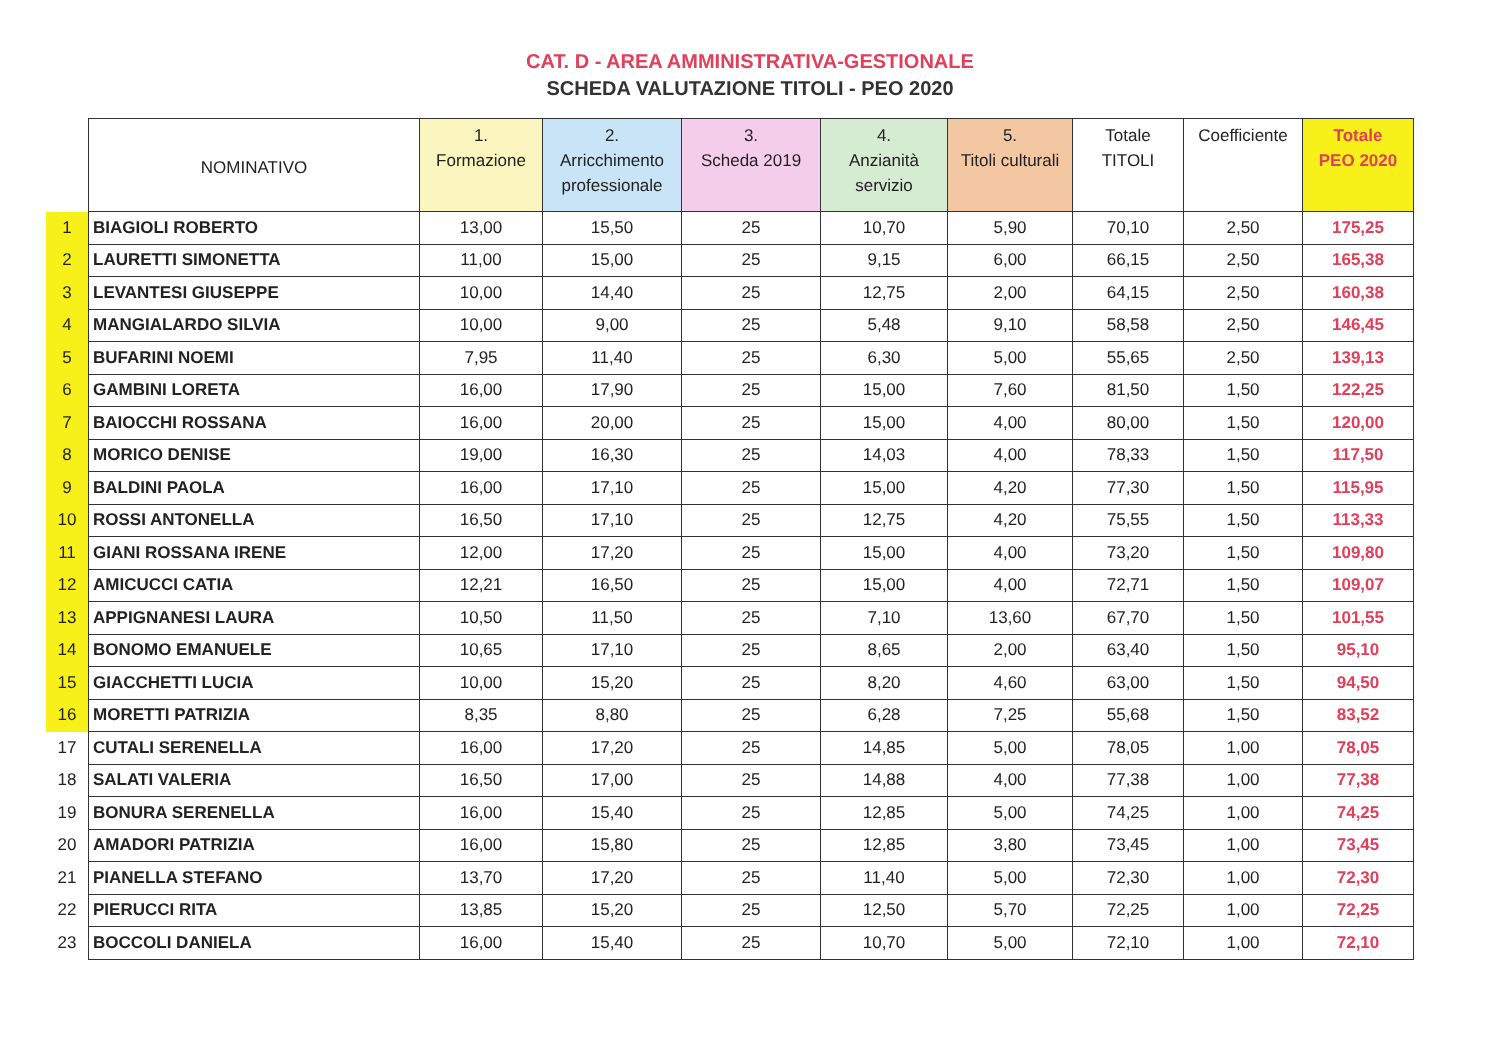CAT. D - AREA AMMINISTRATIVA-GESTIONALE
SCHEDA VALUTAZIONE TITOLI - PEO 2020
| | NOMINATIVO | 1. Formazione | 2. Arricchimento professionale | 3. Scheda 2019 | 4. Anzianità servizio | 5. Titoli culturali | Totale TITOLI | Coefficiente | Totale PEO 2020 |
| --- | --- | --- | --- | --- | --- | --- | --- | --- | --- |
| 1 | BIAGIOLI ROBERTO | 13,00 | 15,50 | 25 | 10,70 | 5,90 | 70,10 | 2,50 | 175,25 |
| 2 | LAURETTI SIMONETTA | 11,00 | 15,00 | 25 | 9,15 | 6,00 | 66,15 | 2,50 | 165,38 |
| 3 | LEVANTESI GIUSEPPE | 10,00 | 14,40 | 25 | 12,75 | 2,00 | 64,15 | 2,50 | 160,38 |
| 4 | MANGIALARDO SILVIA | 10,00 | 9,00 | 25 | 5,48 | 9,10 | 58,58 | 2,50 | 146,45 |
| 5 | BUFARINI NOEMI | 7,95 | 11,40 | 25 | 6,30 | 5,00 | 55,65 | 2,50 | 139,13 |
| 6 | GAMBINI LORETA | 16,00 | 17,90 | 25 | 15,00 | 7,60 | 81,50 | 1,50 | 122,25 |
| 7 | BAIOCCHI ROSSANA | 16,00 | 20,00 | 25 | 15,00 | 4,00 | 80,00 | 1,50 | 120,00 |
| 8 | MORICO DENISE | 19,00 | 16,30 | 25 | 14,03 | 4,00 | 78,33 | 1,50 | 117,50 |
| 9 | BALDINI PAOLA | 16,00 | 17,10 | 25 | 15,00 | 4,20 | 77,30 | 1,50 | 115,95 |
| 10 | ROSSI ANTONELLA | 16,50 | 17,10 | 25 | 12,75 | 4,20 | 75,55 | 1,50 | 113,33 |
| 11 | GIANI ROSSANA IRENE | 12,00 | 17,20 | 25 | 15,00 | 4,00 | 73,20 | 1,50 | 109,80 |
| 12 | AMICUCCI CATIA | 12,21 | 16,50 | 25 | 15,00 | 4,00 | 72,71 | 1,50 | 109,07 |
| 13 | APPIGNANESI LAURA | 10,50 | 11,50 | 25 | 7,10 | 13,60 | 67,70 | 1,50 | 101,55 |
| 14 | BONOMO EMANUELE | 10,65 | 17,10 | 25 | 8,65 | 2,00 | 63,40 | 1,50 | 95,10 |
| 15 | GIACCHETTI LUCIA | 10,00 | 15,20 | 25 | 8,20 | 4,60 | 63,00 | 1,50 | 94,50 |
| 16 | MORETTI PATRIZIA | 8,35 | 8,80 | 25 | 6,28 | 7,25 | 55,68 | 1,50 | 83,52 |
| 17 | CUTALI SERENELLA | 16,00 | 17,20 | 25 | 14,85 | 5,00 | 78,05 | 1,00 | 78,05 |
| 18 | SALATI VALERIA | 16,50 | 17,00 | 25 | 14,88 | 4,00 | 77,38 | 1,00 | 77,38 |
| 19 | BONURA SERENELLA | 16,00 | 15,40 | 25 | 12,85 | 5,00 | 74,25 | 1,00 | 74,25 |
| 20 | AMADORI PATRIZIA | 16,00 | 15,80 | 25 | 12,85 | 3,80 | 73,45 | 1,00 | 73,45 |
| 21 | PIANELLA STEFANO | 13,70 | 17,20 | 25 | 11,40 | 5,00 | 72,30 | 1,00 | 72,30 |
| 22 | PIERUCCI RITA | 13,85 | 15,20 | 25 | 12,50 | 5,70 | 72,25 | 1,00 | 72,25 |
| 23 | BOCCOLI DANIELA | 16,00 | 15,40 | 25 | 10,70 | 5,00 | 72,10 | 1,00 | 72,10 |